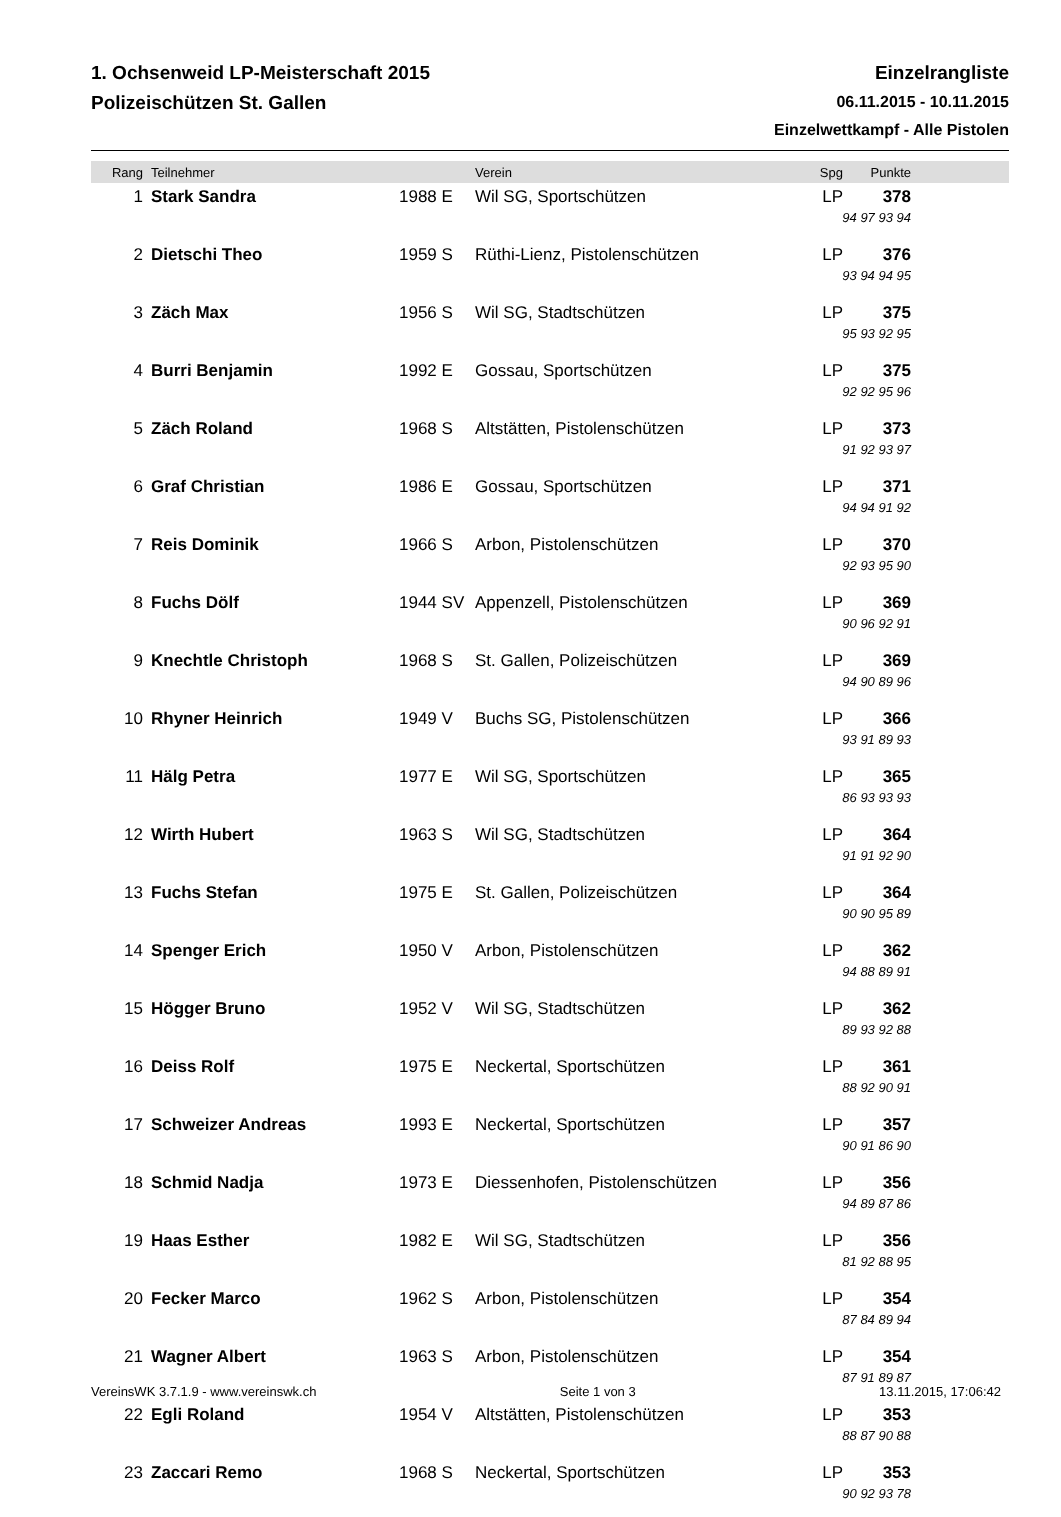1. Ochsenweid LP-Meisterschaft 2015
Polizeischützen St. Gallen
Einzelrangliste
06.11.2015 - 10.11.2015
Einzelwettkampf - Alle Pistolen
| Rang | Teilnehmer | | Verein | Spg | Punkte | |
| --- | --- | --- | --- | --- | --- | --- |
| 1 | Stark Sandra | 1988 E | Wil SG, Sportschützen | LP | 378 | |
| | | | | 94 97 93 94 | | |
| 2 | Dietschi Theo | 1959 S | Rüthi-Lienz, Pistolenschützen | LP | 376 | |
| | | | | 93 94 94 95 | | |
| 3 | Zäch Max | 1956 S | Wil SG, Stadtschützen | LP | 375 | |
| | | | | 95 93 92 95 | | |
| 4 | Burri Benjamin | 1992 E | Gossau, Sportschützen | LP | 375 | |
| | | | | 92 92 95 96 | | |
| 5 | Zäch Roland | 1968 S | Altstätten, Pistolenschützen | LP | 373 | |
| | | | | 91 92 93 97 | | |
| 6 | Graf Christian | 1986 E | Gossau, Sportschützen | LP | 371 | |
| | | | | 94 94 91 92 | | |
| 7 | Reis Dominik | 1966 S | Arbon, Pistolenschützen | LP | 370 | |
| | | | | 92 93 95 90 | | |
| 8 | Fuchs Dölf | 1944 SV | Appenzell, Pistolenschützen | LP | 369 | |
| | | | | 90 96 92 91 | | |
| 9 | Knechtle Christoph | 1968 S | St. Gallen, Polizeischützen | LP | 369 | |
| | | | | 94 90 89 96 | | |
| 10 | Rhyner Heinrich | 1949 V | Buchs SG, Pistolenschützen | LP | 366 | |
| | | | | 93 91 89 93 | | |
| 11 | Hälg Petra | 1977 E | Wil SG, Sportschützen | LP | 365 | |
| | | | | 86 93 93 93 | | |
| 12 | Wirth Hubert | 1963 S | Wil SG, Stadtschützen | LP | 364 | |
| | | | | 91 91 92 90 | | |
| 13 | Fuchs Stefan | 1975 E | St. Gallen, Polizeischützen | LP | 364 | |
| | | | | 90 90 95 89 | | |
| 14 | Spenger Erich | 1950 V | Arbon, Pistolenschützen | LP | 362 | |
| | | | | 94 88 89 91 | | |
| 15 | Högger Bruno | 1952 V | Wil SG, Stadtschützen | LP | 362 | |
| | | | | 89 93 92 88 | | |
| 16 | Deiss Rolf | 1975 E | Neckertal, Sportschützen | LP | 361 | |
| | | | | 88 92 90 91 | | |
| 17 | Schweizer Andreas | 1993 E | Neckertal, Sportschützen | LP | 357 | |
| | | | | 90 91 86 90 | | |
| 18 | Schmid Nadja | 1973 E | Diessenhofen, Pistolenschützen | LP | 356 | |
| | | | | 94 89 87 86 | | |
| 19 | Haas Esther | 1982 E | Wil SG, Stadtschützen | LP | 356 | |
| | | | | 81 92 88 95 | | |
| 20 | Fecker Marco | 1962 S | Arbon, Pistolenschützen | LP | 354 | |
| | | | | 87 84 89 94 | | |
| 21 | Wagner Albert | 1963 S | Arbon, Pistolenschützen | LP | 354 | |
| | | | | 87 91 89 87 | | |
| 22 | Egli Roland | 1954 V | Altstätten, Pistolenschützen | LP | 353 | |
| | | | | 88 87 90 88 | | |
| 23 | Zaccari Remo | 1968 S | Neckertal, Sportschützen | LP | 353 | |
| | | | | 90 92 93 78 | | |
VereinsWK 3.7.1.9 - www.vereinswk.ch Seite 1 von 3 13.11.2015, 17:06:42